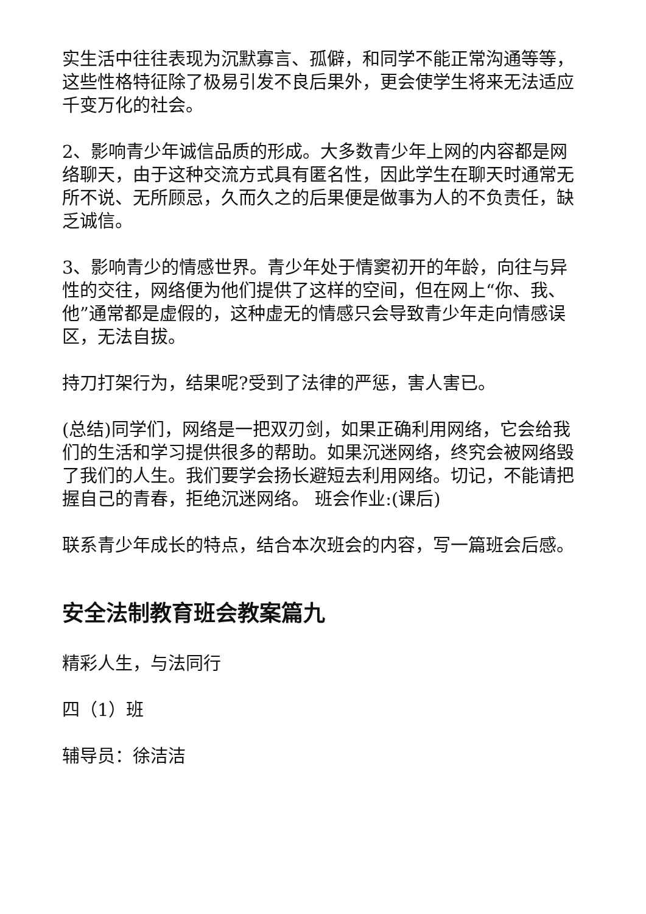实生活中往往表现为沉默寡言、孤僻，和同学不能正常沟通等等，这些性格特征除了极易引发不良后果外，更会使学生将来无法适应千变万化的社会。
2、影响青少年诚信品质的形成。大多数青少年上网的内容都是网络聊天，由于这种交流方式具有匿名性，因此学生在聊天时通常无所不说、无所顾忌，久而久之的后果便是做事为人的不负责任，缺乏诚信。
3、影响青少的情感世界。青少年处于情窦初开的年龄，向往与异性的交往，网络便为他们提供了这样的空间，但在网上“你、我、他”通常都是虚假的，这种虚无的情感只会导致青少年走向情感误区，无法自拔。
持刀打架行为，结果呢?受到了法律的严惩，害人害已。
(总结)同学们，网络是一把双刃剑，如果正确利用网络，它会给我们的生活和学习提供很多的帮助。如果沉迷网络，终究会被网络毁了我们的人生。我们要学会扬长避短去利用网络。切记，不能请把握自己的青春，拒绝沉迷网络。 班会作业:(课后)
联系青少年成长的特点，结合本次班会的内容，写一篇班会后感。
安全法制教育班会教案篇九
精彩人生，与法同行
四（1）班
辅导员：徐洁洁